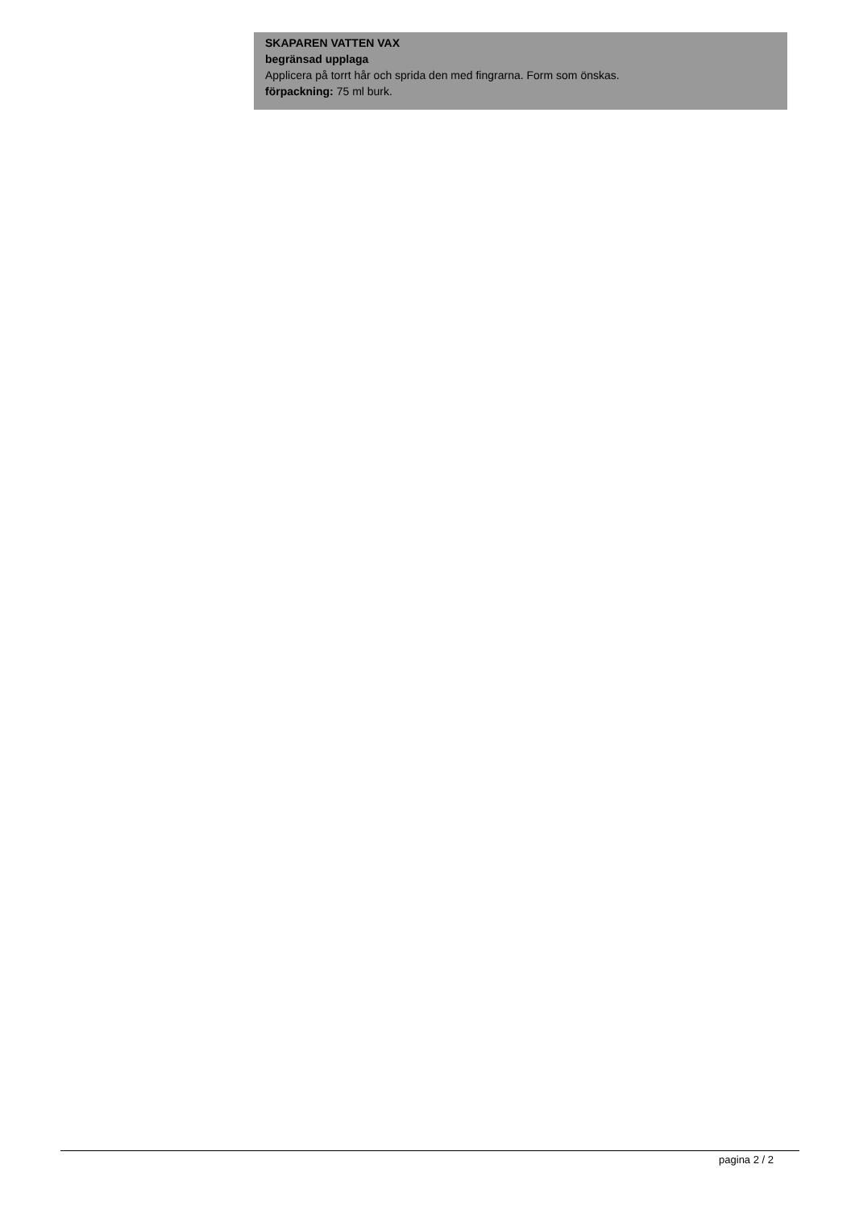SKAPAREN VATTEN VAX
begränsad upplaga
Applicera på torrt hår och sprida den med fingrarna. Form som önskas.
förpackning: 75 ml burk.
pagina 2 / 2